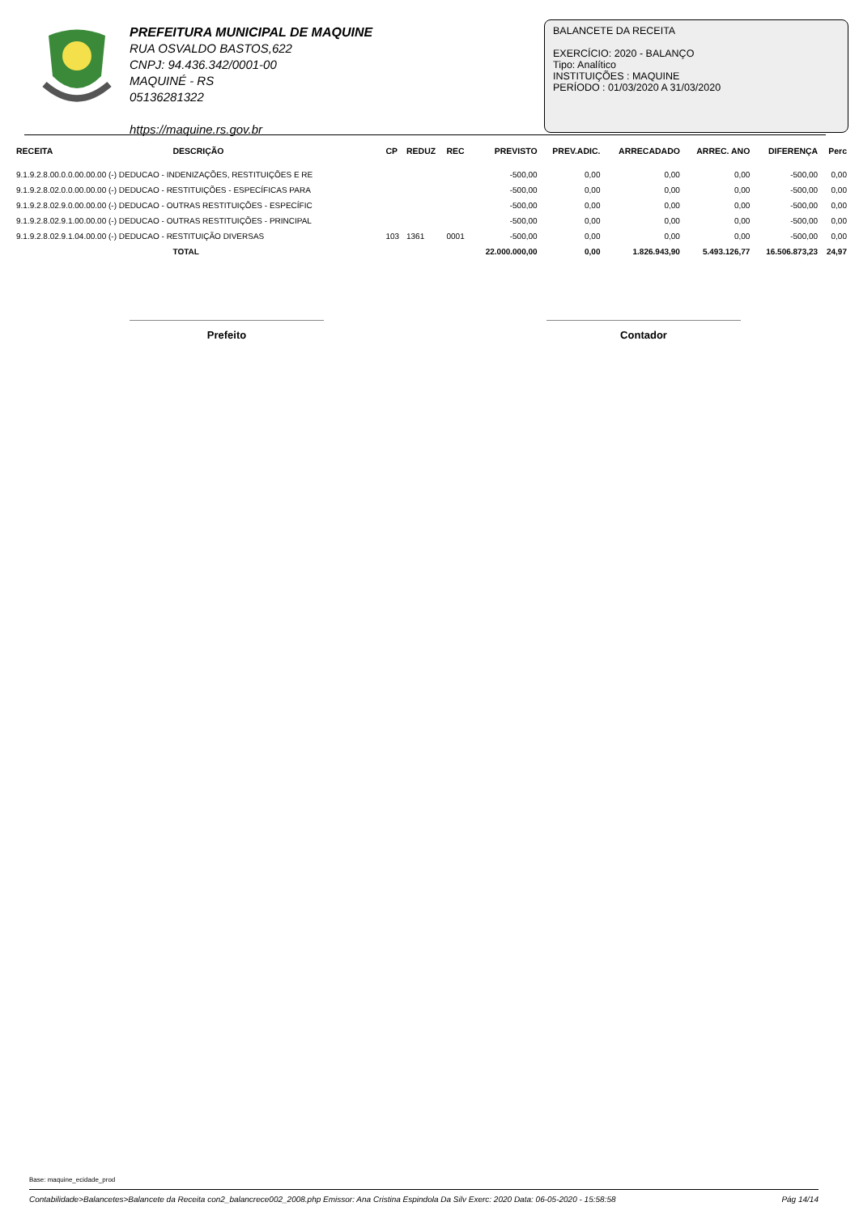PREFEITURA MUNICIPAL DE MAQUINE
RUA OSVALDO BASTOS,622
CNPJ: 94.436.342/0001-00
MAQUINÉ - RS
05136281322
https://maquine.rs.gov.br
BALANCETE DA RECEITA
EXERCÍCIO: 2020 - BALANÇO
Tipo: Analítico
INSTITUIÇÕES : MAQUINE
PERÍODO : 01/03/2020 A 31/03/2020
| RECEITA | DESCRIÇÃO | CP | REDUZ | REC | PREVISTO | PREV.ADIC. | ARRECADADO | ARREC. ANO | DIFERENÇA | Perc |
| --- | --- | --- | --- | --- | --- | --- | --- | --- | --- | --- |
| 9.1.9.2.8.00.0.0.00.00.00 (-) DEDUCAO - INDENIZAÇÕES, RESTITUIÇÕES E RE | | | | | -500,00 | 0,00 | 0,00 | 0,00 | -500,00 | 0,00 |
| 9.1.9.2.8.02.0.0.00.00.00 (-) DEDUCAO - RESTITUIÇÕES - ESPECÍFICAS PARA | | | | | -500,00 | 0,00 | 0,00 | 0,00 | -500,00 | 0,00 |
| 9.1.9.2.8.02.9.0.00.00.00 (-) DEDUCAO - OUTRAS RESTITUIÇÕES - ESPECÍFIC | | | | | -500,00 | 0,00 | 0,00 | 0,00 | -500,00 | 0,00 |
| 9.1.9.2.8.02.9.1.00.00.00 (-) DEDUCAO - OUTRAS RESTITUIÇÕES - PRINCIPAL | | | | | -500,00 | 0,00 | 0,00 | 0,00 | -500,00 | 0,00 |
| 9.1.9.2.8.02.9.1.04.00.00 (-) DEDUCAO - RESTITUIÇÃO DIVERSAS | | 103 | 1361 | 0001 | -500,00 | 0,00 | 0,00 | 0,00 | -500,00 | 0,00 |
| | TOTAL | | | | 22.000.000,00 | 0,00 | 1.826.943,90 | 5.493.126,77 | 16.506.873,23 | 24,97 |
Prefeito Contador
Base: maquine_ecidade_prod
Contabilidade>Balancetes>Balancete da Receita con2_balancrece002_2008.php Emissor: Ana Cristina Espindola Da Silv Exerc: 2020 Data: 06-05-2020 - 15:58:58 Pág 14/14